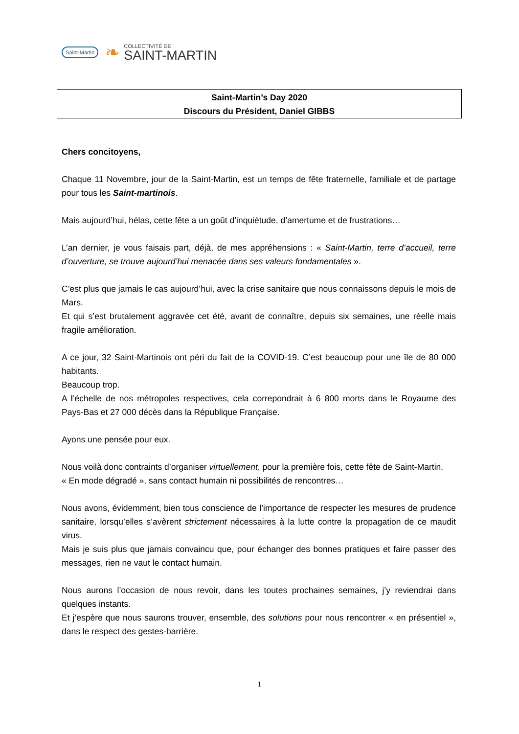Saint-Martin ❧
COLLECTIVITÉ DE
SAINT-MARTIN
Saint-Martin’s Day 2020
Discours du Président, Daniel GIBBS
Chers concitoyens,
Chaque 11 Novembre, jour de la Saint-Martin, est un temps de fête fraternelle, familiale et de partage pour tous les Saint-martinois.
Mais aujourd’hui, hélas, cette fête a un goût d’inquiétude, d’amertume et de frustrations…
L’an dernier, je vous faisais part, déjà, de mes appréhensions : « Saint-Martin, terre d’accueil, terre d’ouverture, se trouve aujourd’hui menacée dans ses valeurs fondamentales ».
C’est plus que jamais le cas aujourd’hui, avec la crise sanitaire que nous connaissons depuis le mois de Mars.
Et qui s’est brutalement aggravée cet été, avant de connaître, depuis six semaines, une réelle mais fragile amélioration.
A ce jour, 32 Saint-Martinois ont péri du fait de la COVID-19. C’est beaucoup pour une île de 80 000 habitants.
Beaucoup trop.
A l’échelle de nos métropoles respectives, cela correpondrait à 6 800 morts dans le Royaume des Pays-Bas et 27 000 décès dans la République Française.
Ayons une pensée pour eux.
Nous voilà donc contraints d’organiser virtuellement, pour la première fois, cette fête de Saint-Martin.
« En mode dégradé », sans contact humain ni possibilités de rencontres…
Nous avons, évidemment, bien tous conscience de l’importance de respecter les mesures de prudence sanitaire, lorsqu’elles s’avèrent strictement nécessaires à la lutte contre la propagation de ce maudit virus.
Mais je suis plus que jamais convaincu que, pour échanger des bonnes pratiques et faire passer des messages, rien ne vaut le contact humain.
Nous aurons l’occasion de nous revoir, dans les toutes prochaines semaines, j’y reviendrai dans quelques instants.
Et j’espère que nous saurons trouver, ensemble, des solutions pour nous rencontrer « en présentiel », dans le respect des gestes-barrière.
1